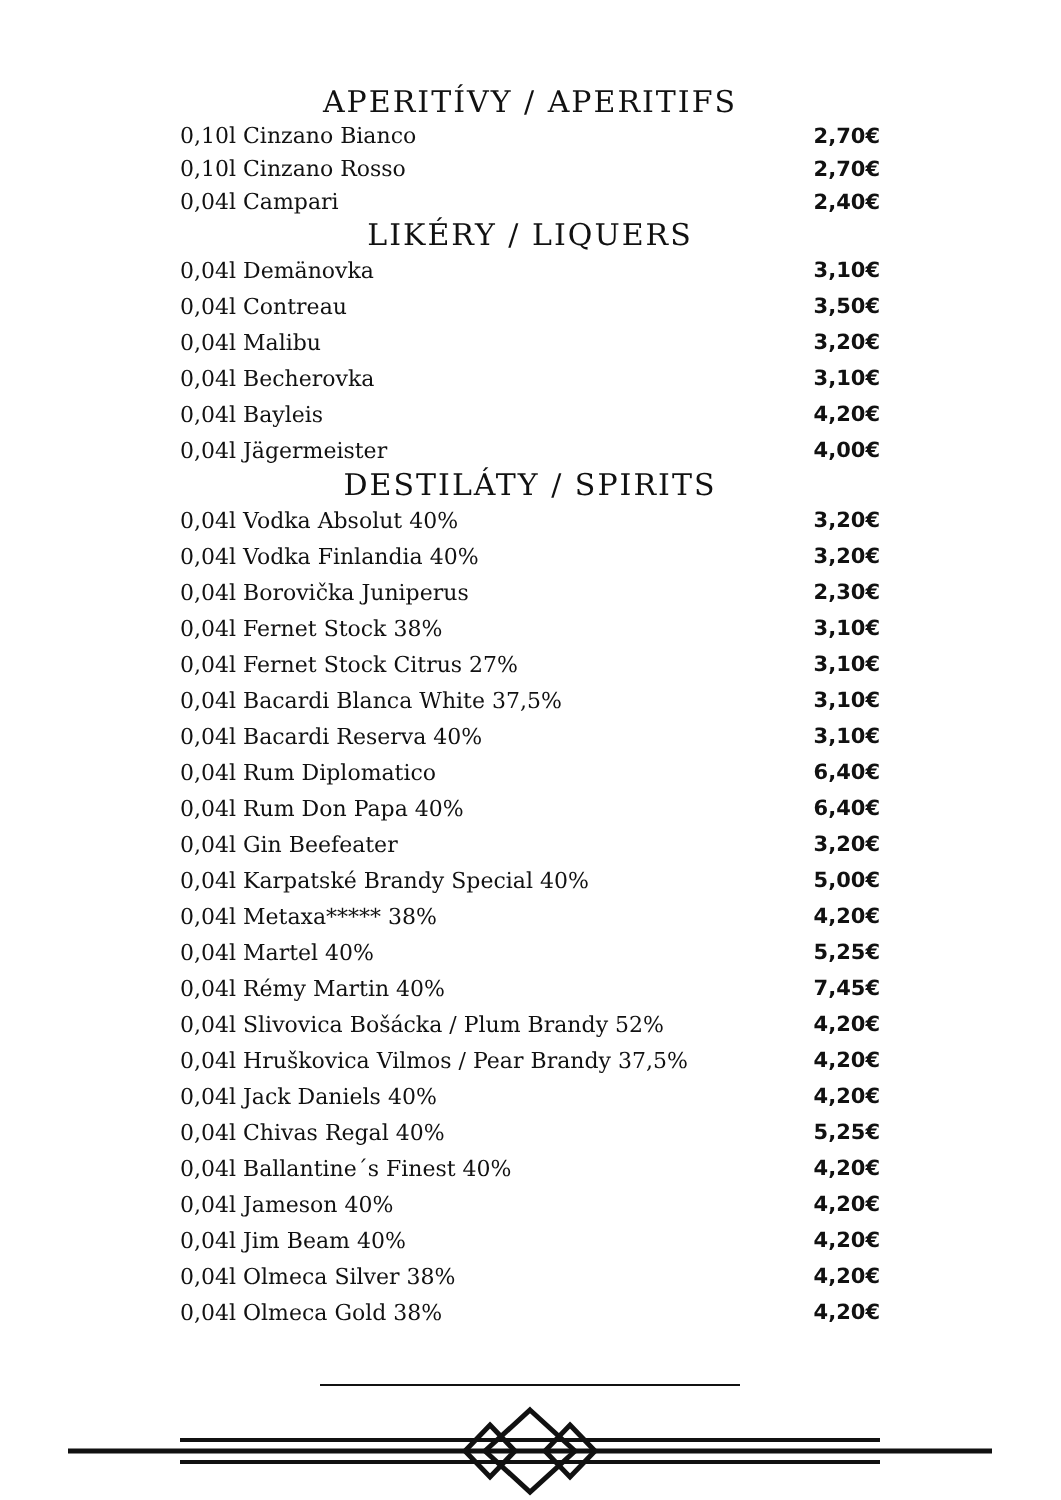APERITÍVY / APERITIFS
| 0,10l Cinzano Bianco | 2,70€ |
| 0,10l Cinzano Rosso | 2,70€ |
| 0,04l Campari | 2,40€ |
LIKÉRY / LIQUERS
| 0,04l Demänovka | 3,10€ |
| 0,04l Contreau | 3,50€ |
| 0,04l Malibu | 3,20€ |
| 0,04l Becherovka | 3,10€ |
| 0,04l Bayleis | 4,20€ |
| 0,04l Jägermeister | 4,00€ |
DESTILÁTY / SPIRITS
| 0,04l Vodka Absolut 40% | 3,20€ |
| 0,04l Vodka Finlandia 40% | 3,20€ |
| 0,04l Borovička Juniperus | 2,30€ |
| 0,04l Fernet Stock 38% | 3,10€ |
| 0,04l Fernet Stock Citrus 27% | 3,10€ |
| 0,04l Bacardi Blanca White 37,5% | 3,10€ |
| 0,04l Bacardi Reserva 40% | 3,10€ |
| 0,04l Rum Diplomatico | 6,40€ |
| 0,04l Rum Don Papa 40% | 6,40€ |
| 0,04l Gin Beefeater | 3,20€ |
| 0,04l Karpatské Brandy Special 40% | 5,00€ |
| 0,04l Metaxa***** 38% | 4,20€ |
| 0,04l Martel 40% | 5,25€ |
| 0,04l Rémy Martin 40% | 7,45€ |
| 0,04l Slivovica Bošácka / Plum Brandy 52% | 4,20€ |
| 0,04l Hruškovica Vilmos / Pear Brandy 37,5% | 4,20€ |
| 0,04l Jack Daniels 40% | 4,20€ |
| 0,04l Chivas Regal 40% | 5,25€ |
| 0,04l Ballantine´s Finest 40% | 4,20€ |
| 0,04l Jameson 40% | 4,20€ |
| 0,04l Jim Beam 40% | 4,20€ |
| 0,04l Olmeca Silver 38% | 4,20€ |
| 0,04l Olmeca Gold 38% | 4,20€ |